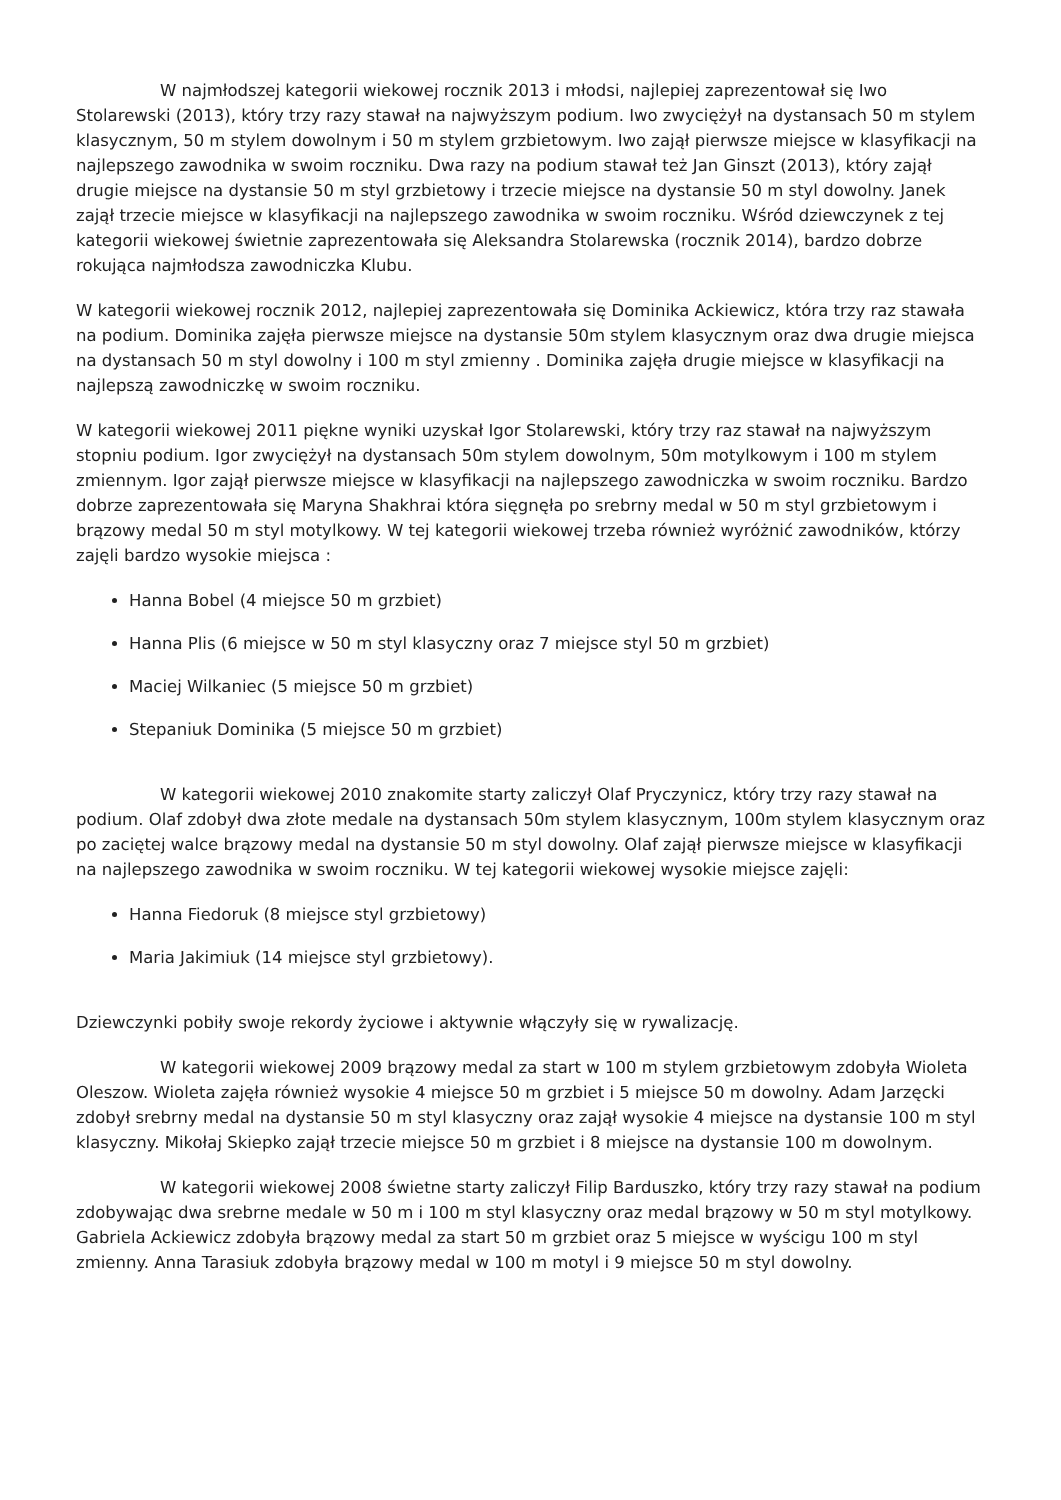W najmłodszej kategorii wiekowej rocznik 2013 i młodsi, najlepiej zaprezentował się Iwo Stolarewski (2013), który trzy razy stawał na najwyższym podium. Iwo zwyciężył na dystansach 50 m stylem klasycznym, 50 m stylem dowolnym i 50 m stylem grzbietowym. Iwo zajął pierwsze miejsce w klasyfikacji na najlepszego zawodnika w swoim roczniku. Dwa razy na podium stawał też Jan Ginszt (2013), który zajął drugie miejsce na dystansie 50 m styl grzbietowy i trzecie miejsce na dystansie 50 m styl dowolny. Janek zajął trzecie miejsce w klasyfikacji na najlepszego zawodnika w swoim roczniku. Wśród dziewczynek z tej kategorii wiekowej świetnie zaprezentowała się Aleksandra Stolarewska (rocznik 2014), bardzo dobrze rokująca najmłodsza zawodniczka Klubu.
W kategorii wiekowej rocznik 2012, najlepiej zaprezentowała się Dominika Ackiewicz, która trzy raz stawała na podium. Dominika zajęła pierwsze miejsce na dystansie 50m stylem klasycznym oraz dwa drugie miejsca na dystansach 50 m styl dowolny i 100 m styl zmienny . Dominika zajęła drugie miejsce w klasyfikacji na najlepszą zawodniczkę w swoim roczniku.
W kategorii wiekowej 2011 piękne wyniki uzyskał Igor Stolarewski, który trzy raz stawał na najwyższym stopniu podium. Igor zwyciężył na dystansach 50m stylem dowolnym, 50m motylkowym i 100 m stylem zmiennym. Igor zajął pierwsze miejsce w klasyfikacji na najlepszego zawodniczka w swoim roczniku. Bardzo dobrze zaprezentowała się Maryna Shakhrai która sięgnęła po srebrny medal w 50 m styl grzbietowym i brązowy medal 50 m styl motylkowy. W tej kategorii wiekowej trzeba również wyróżnić zawodników, którzy zajęli bardzo wysokie miejsca :
Hanna Bobel (4 miejsce 50 m grzbiet)
Hanna Plis (6 miejsce w 50 m styl klasyczny oraz 7 miejsce styl 50 m grzbiet)
Maciej Wilkaniec (5 miejsce 50 m grzbiet)
Stepaniuk Dominika (5 miejsce 50 m grzbiet)
W kategorii wiekowej 2010 znakomite starty zaliczył Olaf Pryczynicz, który trzy razy stawał na podium. Olaf zdobył dwa złote medale na dystansach 50m stylem klasycznym, 100m stylem klasycznym oraz po zaciętej walce brązowy medal na dystansie 50 m styl dowolny. Olaf zajął pierwsze miejsce w klasyfikacji na najlepszego zawodnika w swoim roczniku. W tej kategorii wiekowej wysokie miejsce zajęli:
Hanna Fiedoruk (8 miejsce styl grzbietowy)
Maria Jakimiuk (14 miejsce styl grzbietowy).
Dziewczynki pobiły swoje rekordy życiowe i aktywnie włączyły się w rywalizację.
W kategorii wiekowej 2009 brązowy medal za start w 100 m stylem grzbietowym zdobyła Wioleta Oleszow. Wioleta zajęła również wysokie 4 miejsce 50 m grzbiet i 5 miejsce 50 m dowolny. Adam Jarzęcki zdobył srebrny medal na dystansie 50 m styl klasyczny oraz zajął wysokie 4 miejsce na dystansie 100 m styl klasyczny. Mikołaj Skiepko zajął trzecie miejsce 50 m grzbiet i 8 miejsce na dystansie 100 m dowolnym.
W kategorii wiekowej 2008 świetne starty zaliczył Filip Barduszko, który trzy razy stawał na podium zdobywając dwa srebrne medale w 50 m i 100 m styl klasyczny oraz medal brązowy w 50 m styl motylkowy. Gabriela Ackiewicz zdobyła brązowy medal za start 50 m grzbiet oraz 5 miejsce w wyścigu 100 m styl zmienny. Anna Tarasiuk zdobyła brązowy medal w 100 m motyl i 9 miejsce 50 m styl dowolny.